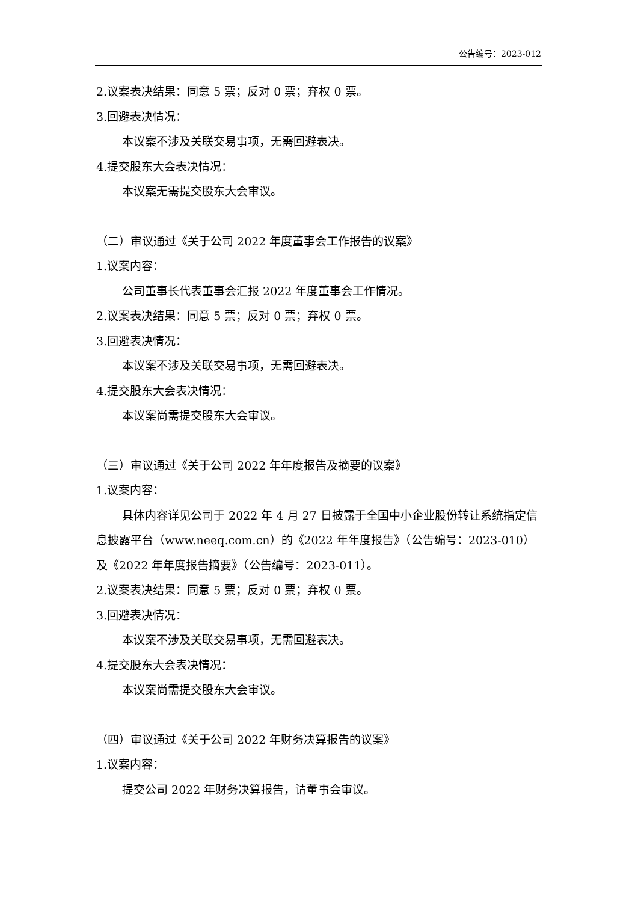公告编号：2023-012
2.议案表决结果：同意 5 票；反对 0 票；弃权 0 票。
3.回避表决情况：
本议案不涉及关联交易事项，无需回避表决。
4.提交股东大会表决情况：
本议案无需提交股东大会审议。
（二）审议通过《关于公司 2022 年度董事会工作报告的议案》
1.议案内容：
公司董事长代表董事会汇报 2022 年度董事会工作情况。
2.议案表决结果：同意 5 票；反对 0 票；弃权 0 票。
3.回避表决情况：
本议案不涉及关联交易事项，无需回避表决。
4.提交股东大会表决情况：
本议案尚需提交股东大会审议。
（三）审议通过《关于公司 2022 年年度报告及摘要的议案》
1.议案内容：
具体内容详见公司于 2022 年 4 月 27 日披露于全国中小企业股份转让系统指定信息披露平台（www.neeq.com.cn）的《2022 年年度报告》（公告编号：2023-010）及《2022 年年度报告摘要》（公告编号：2023-011）。
2.议案表决结果：同意 5 票；反对 0 票；弃权 0 票。
3.回避表决情况：
本议案不涉及关联交易事项，无需回避表决。
4.提交股东大会表决情况：
本议案尚需提交股东大会审议。
（四）审议通过《关于公司 2022 年财务决算报告的议案》
1.议案内容：
提交公司 2022 年财务决算报告，请董事会审议。